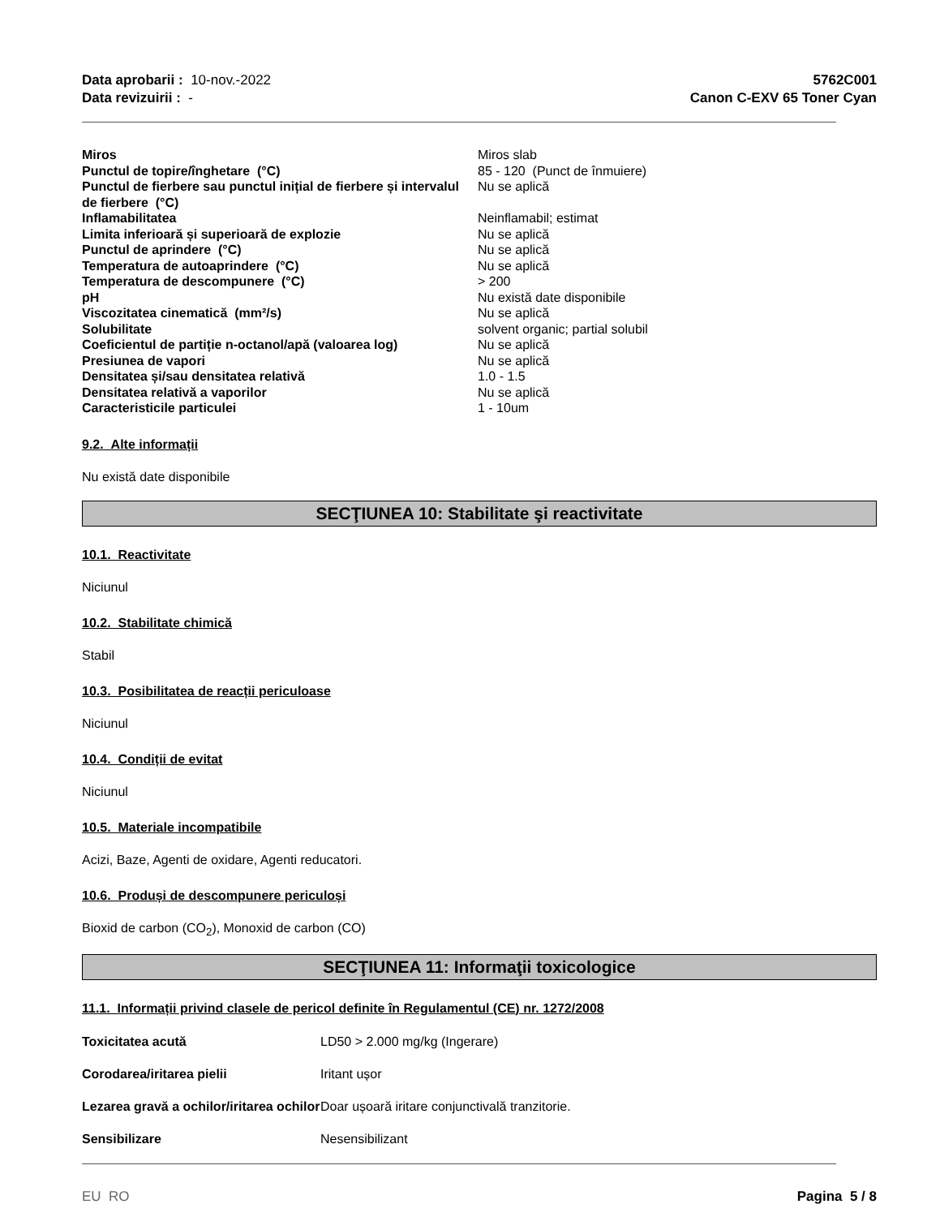Data aprobarii : 10-nov.-2022
Data revizuirii : -
5762C001
Canon C-EXV 65 Toner Cyan
| Miros | Miros slab |
| Punctul de topire/înghetare (°C) | 85 - 120 (Punct de înmuiere) |
| Punctul de fierbere sau punctul inițial de fierbere și intervalul de fierbere (°C) | Nu se aplică |
| Inflamabilitatea | Neinflamabil; estimat |
| Limita inferioară și superioară de explozie | Nu se aplică |
| Punctul de aprindere (°C) | Nu se aplică |
| Temperatura de autoaprindere (°C) | Nu se aplică |
| Temperatura de descompunere (°C) | > 200 |
| pH | Nu există date disponibile |
| Viscozitatea cinematică (mm²/s) | Nu se aplică |
| Solubilitate | solvent organic; partial solubil |
| Coeficientul de partiție n-octanol/apă (valoarea log) | Nu se aplică |
| Presiunea de vapori | Nu se aplică |
| Densitatea și/sau densitatea relativă | 1.0 - 1.5 |
| Densitatea relativă a vaporilor | Nu se aplică |
| Caracteristicile particulei | 1 - 10um |
9.2. Alte informații
Nu există date disponibile
SECŢIUNEA 10: Stabilitate şi reactivitate
10.1. Reactivitate
Niciunul
10.2. Stabilitate chimică
Stabil
10.3. Posibilitatea de reacții periculoase
Niciunul
10.4. Condiții de evitat
Niciunul
10.5. Materiale incompatibile
Acizi, Baze, Agenti de oxidare, Agenti reducatori.
10.6. Produși de descompunere periculoși
Bioxid de carbon (CO<sub>2</sub>), Monoxid de carbon (CO)
SECŢIUNEA 11: Informaţii toxicologice
11.1. Informații privind clasele de pericol definite în Regulamentul (CE) nr. 1272/2008
| Toxicitatea acută | LD50 > 2.000 mg/kg (Ingerare) |
| Corodarea/iritarea pielii | Iritant ușor |
| Lezarea gravă a ochilor/iritarea ochilor | Doar ușoară iritare conjunctivală tranzitorie. |
| Sensibilizare | Nesensibilizant |
EU RO Pagina 5 / 8